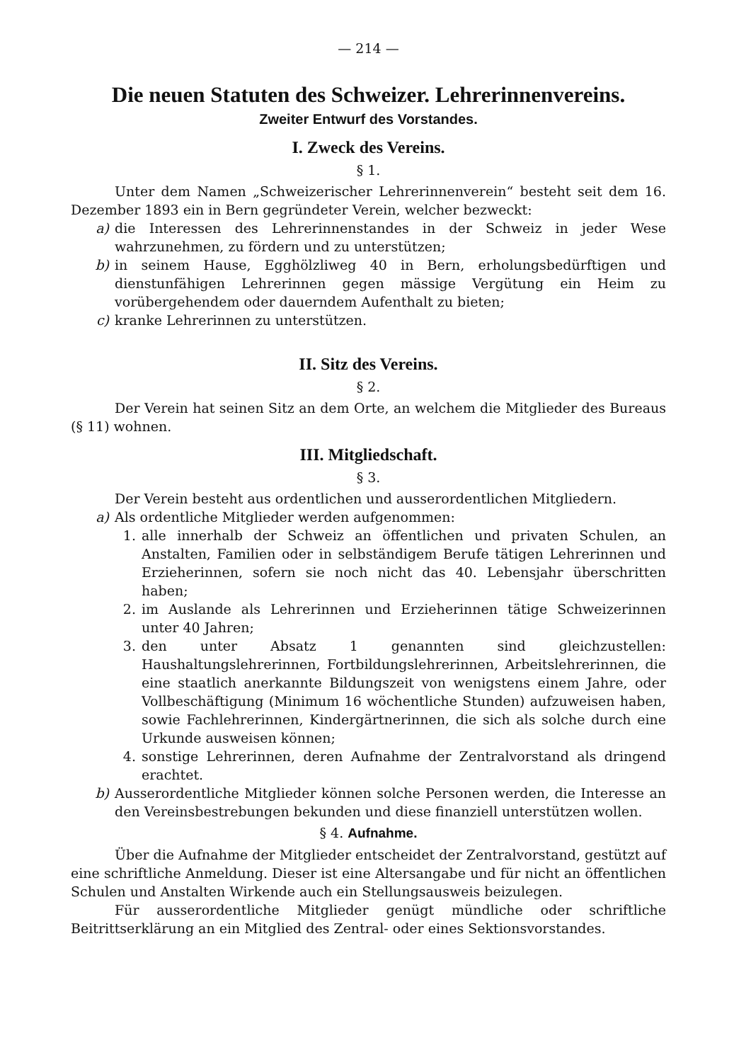— 214 —
Die neuen Statuten des Schweizer. Lehrerinnenvereins.
Zweiter Entwurf des Vorstandes.
I. Zweck des Vereins.
§ 1.
Unter dem Namen „Schweizerischer Lehrerinnenverein“ besteht seit dem 16. Dezember 1893 ein in Bern gegründeter Verein, welcher bezweckt:
a) die Interessen des Lehrerinnenstandes in der Schweiz in jeder Wese wahrzunehmen, zu fördern und zu unterstützen;
b) in seinem Hause, Egghölzliweg 40 in Bern, erholungsbedürftigen und dienstunfähigen Lehrerinnen gegen mässige Vergütung ein Heim zu vorübergehendem oder dauerndem Aufenthalt zu bieten;
c) kranke Lehrerinnen zu unterstützen.
II. Sitz des Vereins.
§ 2.
Der Verein hat seinen Sitz an dem Orte, an welchem die Mitglieder des Bureaus (§ 11) wohnen.
III. Mitgliedschaft.
§ 3.
Der Verein besteht aus ordentlichen und ausserordentlichen Mitgliedern.
a) Als ordentliche Mitglieder werden aufgenommen:
1. alle innerhalb der Schweiz an öffentlichen und privaten Schulen, an Anstalten, Familien oder in selbständigem Berufe tätigen Lehrerinnen und Erzieherinnen, sofern sie noch nicht das 40. Lebensjahr überschritten haben;
2. im Auslande als Lehrerinnen und Erzieherinnen tätige Schweizerinnen unter 40 Jahren;
3. den unter Absatz 1 genannten sind gleichzustellen: Haushaltungslehrerinnen, Fortbildungslehrerinnen, Arbeitslehrerinnen, die eine staatlich anerkannte Bildungszeit von wenigstens einem Jahre, oder Vollbeschäftigung (Minimum 16 wöchentliche Stunden) aufzuweisen haben, sowie Fachlehrerinnen, Kindergärtnerinnen, die sich als solche durch eine Urkunde ausweisen können;
4. sonstige Lehrerinnen, deren Aufnahme der Zentralvorstand als dringend erachtet.
b) Ausserordentliche Mitglieder können solche Personen werden, die Interesse an den Vereinsbestrebungen bekunden und diese finanziell unterstützen wollen.
§ 4. Aufnahme.
Über die Aufnahme der Mitglieder entscheidet der Zentralvorstand, gestützt auf eine schriftliche Anmeldung. Dieser ist eine Altersangabe und für nicht an öffentlichen Schulen und Anstalten Wirkende auch ein Stellungsausweis beizulegen.
Für ausserordentliche Mitglieder genügt mündliche oder schriftliche Beitrittserklärung an ein Mitglied des Zentral- oder eines Sektionsvorstandes.